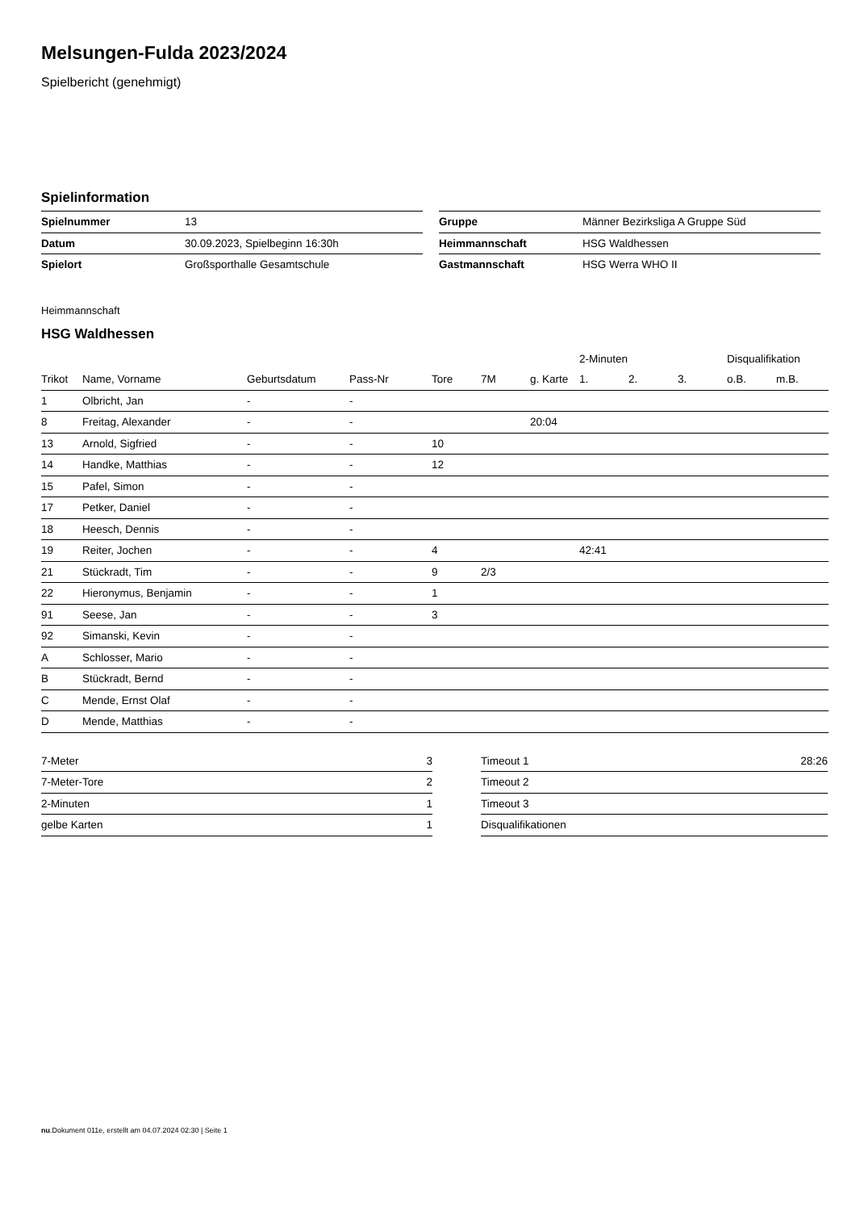Melsungen-Fulda 2023/2024
Spielbericht (genehmigt)
Spielinformation
| Spielnummer | 13 |
| Datum | 30.09.2023, Spielbeginn 16:30h |
| Spielort | Großsporthalle Gesamtschule |
| Gruppe | Männer Bezirksliga A Gruppe Süd |
| Heimmannschaft | HSG Waldhessen |
| Gastmannschaft | HSG Werra WHO II |
Heimmannschaft
HSG Waldhessen
| | | | | | | | 2-Minuten | | | Disqualifikation | |
| --- | --- | --- | --- | --- | --- | --- | --- | --- | --- | --- | --- |
| Trikot | Name, Vorname | Geburtsdatum | Pass-Nr | Tore | 7M | g. Karte | 1. | 2. | 3. | o.B. | m.B. |
| 1 | Olbricht, Jan | - | - | | | | | | | | |
| 8 | Freitag, Alexander | - | - | | | 20:04 | | | | | |
| 13 | Arnold, Sigfried | - | - | 10 | | | | | | | |
| 14 | Handke, Matthias | - | - | 12 | | | | | | | |
| 15 | Pafel, Simon | - | - | | | | | | | | |
| 17 | Petker, Daniel | - | - | | | | | | | | |
| 18 | Heesch, Dennis | - | - | | | | | | | | |
| 19 | Reiter, Jochen | - | - | 4 | | | 42:41 | | | | |
| 21 | Stückradt, Tim | - | - | 9 | 2/3 | | | | | | |
| 22 | Hieronymus, Benjamin | - | - | 1 | | | | | | | |
| 91 | Seese, Jan | - | - | 3 | | | | | | | |
| 92 | Simanski, Kevin | - | - | | | | | | | | |
| A | Schlosser, Mario | - | - | | | | | | | | |
| B | Stückradt, Bernd | - | - | | | | | | | | |
| C | Mende, Ernst Olaf | - | - | | | | | | | | |
| D | Mende, Matthias | - | - | | | | | | | | |
| 7-Meter | 3 |
| 7-Meter-Tore | 2 |
| 2-Minuten | 1 |
| gelbe Karten | 1 |
| Timeout 1 | 28:26 |
| Timeout 2 | |
| Timeout 3 | |
| Disqualifikationen | |
nu.Dokument 011e, erstellt am 04.07.2024 02:30 | Seite 1